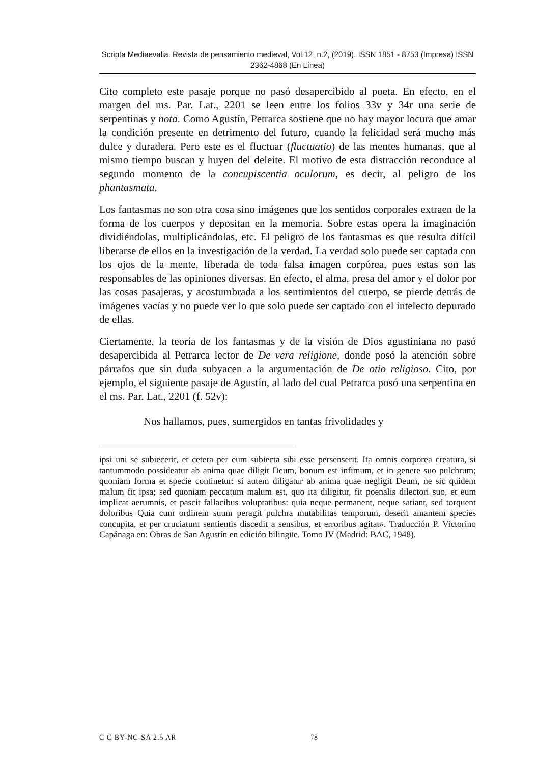Scripta Mediaevalia. Revista de pensamiento medieval, Vol.12, n.2, (2019). ISSN 1851 - 8753 (Impresa) ISSN 2362-4868 (En Línea)
Cito completo este pasaje porque no pasó desapercibido al poeta. En efecto, en el margen del ms. Par. Lat., 2201 se leen entre los folios 33v y 34r una serie de serpentinas y nota. Como Agustín, Petrarca sostiene que no hay mayor locura que amar la condición presente en detrimento del futuro, cuando la felicidad será mucho más dulce y duradera. Pero este es el fluctuar (fluctuatio) de las mentes humanas, que al mismo tiempo buscan y huyen del deleite. El motivo de esta distracción reconduce al segundo momento de la concupiscentia oculorum, es decir, al peligro de los phantasmata.
Los fantasmas no son otra cosa sino imágenes que los sentidos corporales extraen de la forma de los cuerpos y depositan en la memoria. Sobre estas opera la imaginación dividiéndolas, multiplicándolas, etc. El peligro de los fantasmas es que resulta difícil liberarse de ellos en la investigación de la verdad. La verdad solo puede ser captada con los ojos de la mente, liberada de toda falsa imagen corpórea, pues estas son las responsables de las opiniones diversas. En efecto, el alma, presa del amor y el dolor por las cosas pasajeras, y acostumbrada a los sentimientos del cuerpo, se pierde detrás de imágenes vacías y no puede ver lo que solo puede ser captado con el intelecto depurado de ellas.
Ciertamente, la teoría de los fantasmas y de la visión de Dios agustiniana no pasó desapercibida al Petrarca lector de De vera religione, donde posó la atención sobre párrafos que sin duda subyacen a la argumentación de De otio religioso. Cito, por ejemplo, el siguiente pasaje de Agustín, al lado del cual Petrarca posó una serpentina en el ms. Par. Lat., 2201 (f. 52v):
Nos hallamos, pues, sumergidos en tantas frivolidades y
ipsi uni se subiecerit, et cetera per eum subiecta sibi esse persenserit. Ita omnis corporea creatura, si tantummodo possideatur ab anima quae diligit Deum, bonum est infimum, et in genere suo pulchrum; quoniam forma et specie continetur: si autem diligatur ab anima quae negligit Deum, ne sic quidem malum fit ipsa; sed quoniam peccatum malum est, quo ita diligitur, fit poenalis dilectori suo, et eum implicat aerumnis, et pascit fallacibus voluptatibus: quia neque permanent, neque satiant, sed torquent doloribus Quia cum ordinem suum peragit pulchra mutabilitas temporum, deserit amantem species concupita, et per cruciatum sentientis discedit a sensibus, et erroribus agitat». Traducción P. Victorino Capánaga en: Obras de San Agustín en edición bilingüe. Tomo IV (Madrid: BAC, 1948).
C C BY-NC-SA 2.5 AR 78